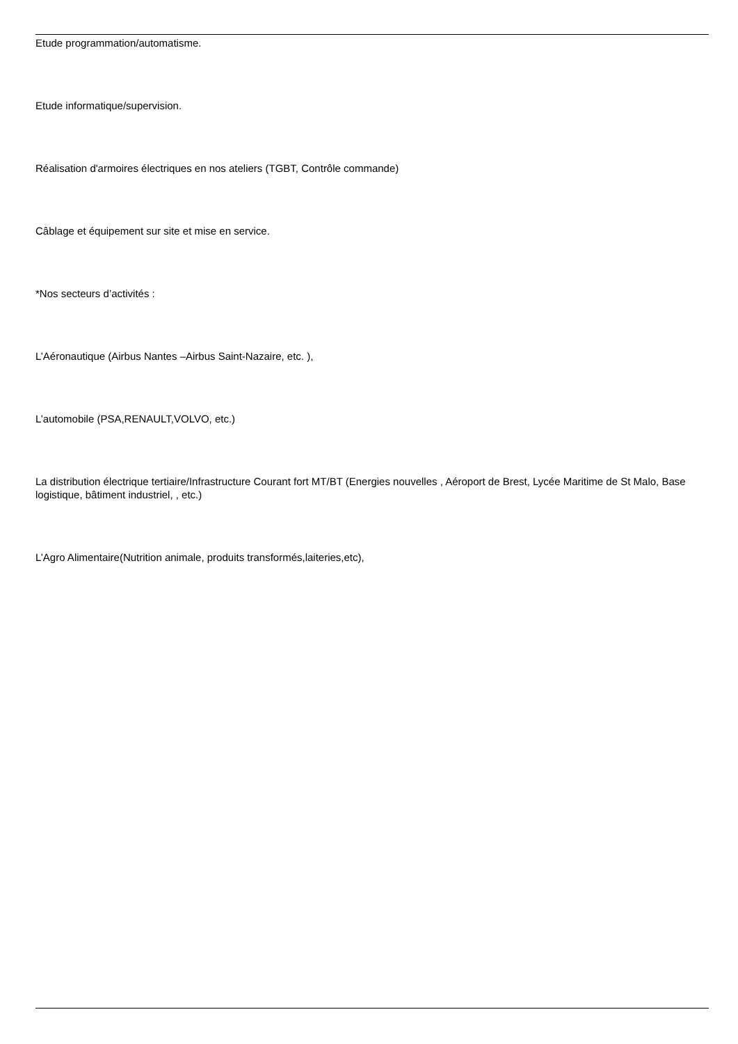Etude programmation/automatisme.
Etude informatique/supervision.
Réalisation d'armoires électriques en nos ateliers (TGBT, Contrôle commande)
Câblage et équipement sur site et mise en service.
*Nos secteurs d’activités :
L’Aéronautique (Airbus Nantes –Airbus Saint-Nazaire, etc. ),
L’automobile (PSA,RENAULT,VOLVO, etc.)
La distribution électrique tertiaire/Infrastructure Courant fort MT/BT (Energies nouvelles , Aéroport de Brest, Lycée Maritime de St Malo, Base logistique, bâtiment industriel, , etc.)
L’Agro Alimentaire(Nutrition animale, produits transformés,laiteries,etc),